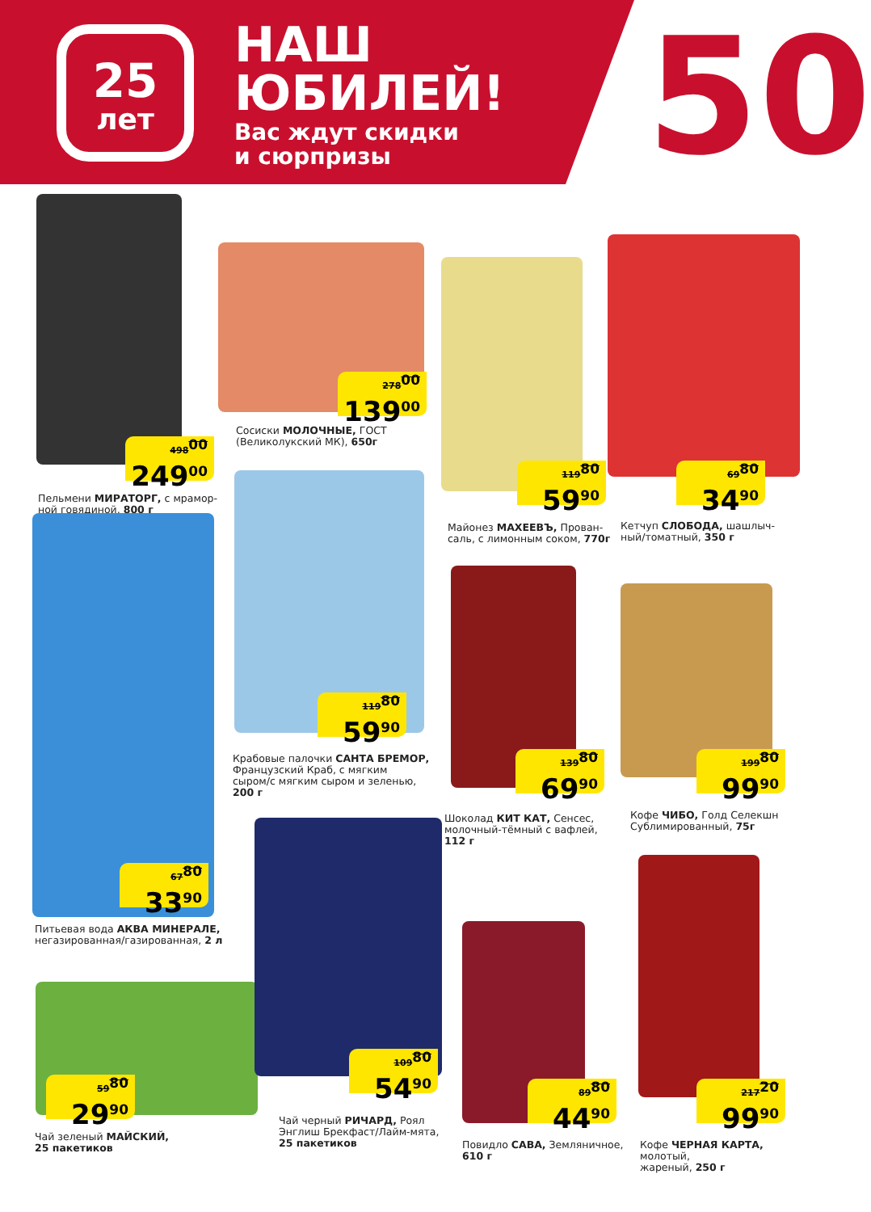25
лет
НАШ
ЮБИЛЕЙ!
Вас ждут скидки
и сюрпризы
50
498<sup>00</sup>
249<sup>00</sup>
Пельмени МИРАТОРГ, с мрамор-
ной говядиной, 800 г
278<sup>00</sup>
139<sup>00</sup>
Сосиски МОЛОЧНЫЕ, ГОСТ
(Великолукский МК), 650г
119<sup>80</sup>
59<sup>90</sup>
Майонез МАХЕЕВЪ, Прован-
саль, с лимонным соком, 770г
69<sup>80</sup>
34<sup>90</sup>
Кетчуп СЛОБОДА, шашлыч-
ный/томатный, 350 г
67<sup>80</sup>
33<sup>90</sup>
Питьевая вода АКВА МИНЕРАЛЕ,
негазированная/газированная, 2 л
119<sup>80</sup>
59<sup>90</sup>
Крабовые палочки САНТА БРЕМОР,
Французский Краб, с мягким
сыром/с мягким сыром и зеленью,
200 г
139<sup>80</sup>
69<sup>90</sup>
Шоколад КИТ КАТ, Сенсес,
молочный-тёмный с вафлей,
112 г
199<sup>80</sup>
99<sup>90</sup>
Кофе ЧИБО, Голд Селекшн
Сублимированный, 75г
59<sup>80</sup>
29<sup>90</sup>
Чай зеленый МАЙСКИЙ,
25 пакетиков
109<sup>80</sup>
54<sup>90</sup>
Чай черный РИЧАРД, Роял
Энглиш Брекфаст/Лайм-мята,
25 пакетиков
89<sup>80</sup>
44<sup>90</sup>
Повидло САВА, Земляничное,
610 г
217<sup>20</sup>
99<sup>90</sup>
Кофе ЧЕРНАЯ КАРТА, молотый,
жареный, 250 г